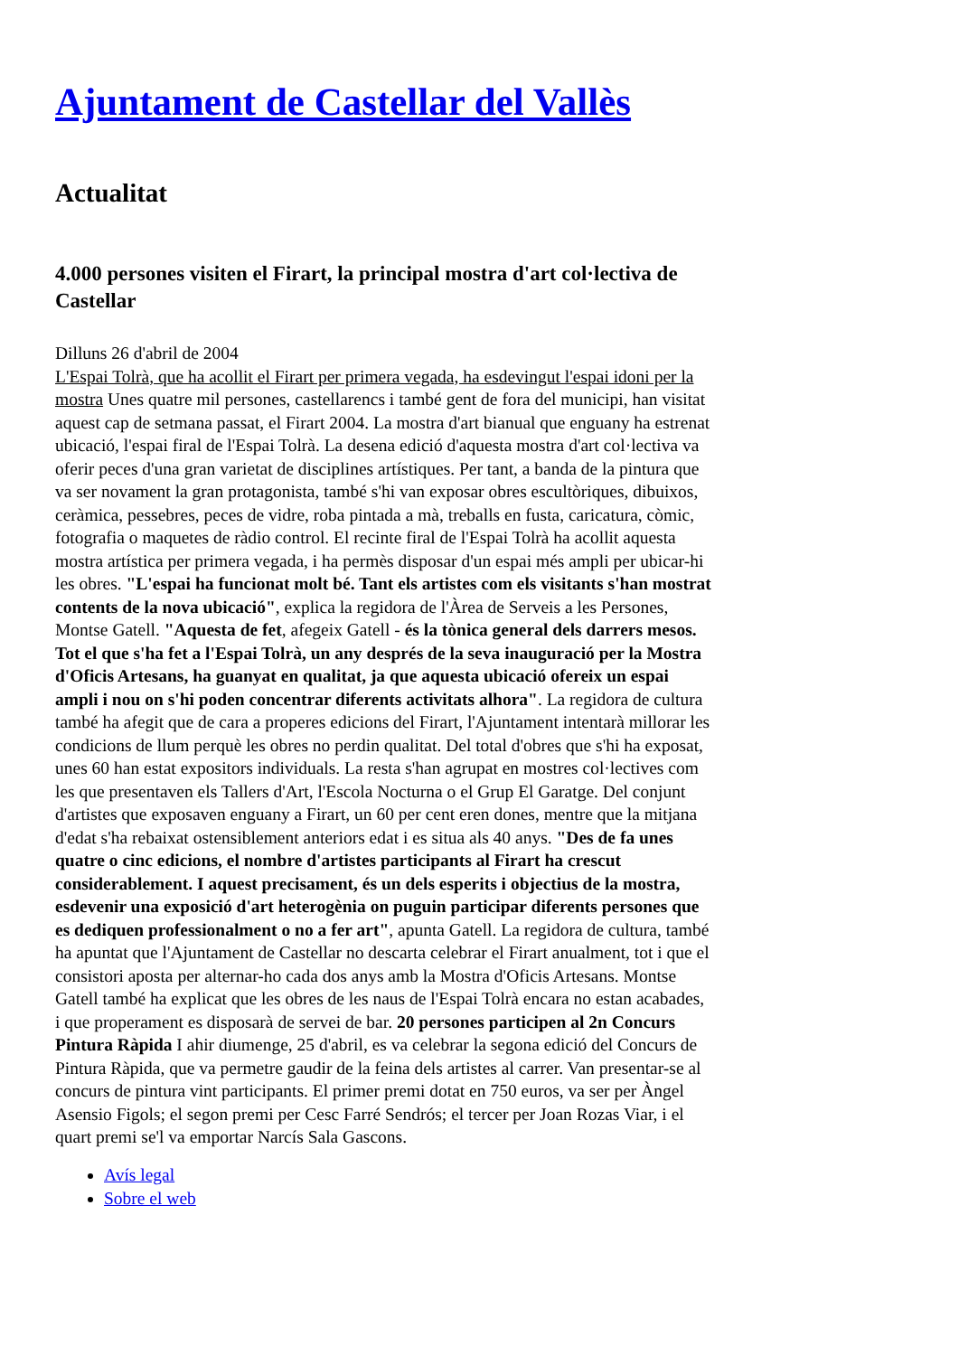Ajuntament de Castellar del Vallès
Actualitat
4.000 persones visiten el Firart, la principal mostra d'art col·lectiva de Castellar
Dilluns 26 d'abril de 2004
L'Espai Tolrà, que ha acollit el Firart per primera vegada, ha esdevingut l'espai idoni per la mostra Unes quatre mil persones, castellarencs i també gent de fora del municipi, han visitat aquest cap de setmana passat, el Firart 2004. La mostra d'art bianual que enguany ha estrenat ubicació, l'espai firal de l'Espai Tolrà. La desena edició d'aquesta mostra d'art col·lectiva va oferir peces d'una gran varietat de disciplines artístiques. Per tant, a banda de la pintura que va ser novament la gran protagonista, també s'hi van exposar obres escultòriques, dibuixos, ceràmica, pessebres, peces de vidre, roba pintada a mà, treballs en fusta, caricatura, còmic, fotografia o maquetes de ràdio control. El recinte firal de l'Espai Tolrà ha acollit aquesta mostra artística per primera vegada, i ha permès disposar d'un espai més ampli per ubicar-hi les obres. "L'espai ha funcionat molt bé. Tant els artistes com els visitants s'han mostrat contents de la nova ubicació", explica la regidora de l'Àrea de Serveis a les Persones, Montse Gatell. "Aquesta de fet, afegeix Gatell - és la tònica general dels darrers mesos. Tot el que s'ha fet a l'Espai Tolrà, un any després de la seva inauguració per la Mostra d'Oficis Artesans, ha guanyat en qualitat, ja que aquesta ubicació ofereix un espai ampli i nou on s'hi poden concentrar diferents activitats alhora". La regidora de cultura també ha afegit que de cara a properes edicions del Firart, l'Ajuntament intentarà millorar les condicions de llum perquè les obres no perdin qualitat. Del total d'obres que s'hi ha exposat, unes 60 han estat expositors individuals. La resta s'han agrupat en mostres col·lectives com les que presentaven els Tallers d'Art, l'Escola Nocturna o el Grup El Garatge. Del conjunt d'artistes que exposaven enguany a Firart, un 60 per cent eren dones, mentre que la mitjana d'edat s'ha rebaixat ostensiblement anteriors edat i es situa als 40 anys. "Des de fa unes quatre o cinc edicions, el nombre d'artistes participants al Firart ha crescut considerablement. I aquest precisament, és un dels esperits i objectius de la mostra, esdevenir una exposició d'art heterogènia on puguin participar diferents persones que es dediquen professionalment o no a fer art", apunta Gatell. La regidora de cultura, també ha apuntat que l'Ajuntament de Castellar no descarta celebrar el Firart anualment, tot i que el consistori aposta per alternar-ho cada dos anys amb la Mostra d'Oficis Artesans. Montse Gatell també ha explicat que les obres de les naus de l'Espai Tolrà encara no estan acabades, i que properament es disposarà de servei de bar. 20 persones participen al 2n Concurs Pintura Ràpida I ahir diumenge, 25 d'abril, es va celebrar la segona edició del Concurs de Pintura Ràpida, que va permetre gaudir de la feina dels artistes al carrer. Van presentar-se al concurs de pintura vint participants. El primer premi dotat en 750 euros, va ser per Àngel Asensio Figols; el segon premi per Cesc Farré Sendrós; el tercer per Joan Rozas Viar, i el quart premi se'l va emportar Narcís Sala Gascons.
Avís legal
Sobre el web